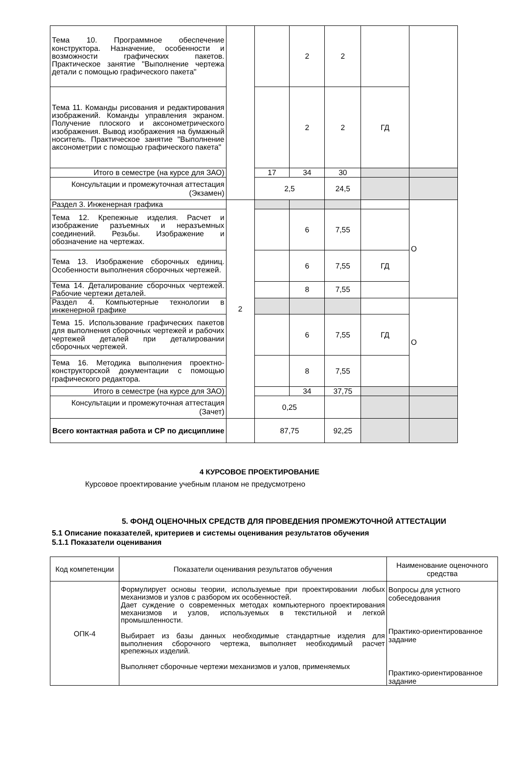| Тема 10. Программное обеспечение конструктора. Назначение, особенности и возможности графических пакетов. Практическое занятие "Выполнение чертежа детали с помощью графического пакета" | | | 2 | 2 | | |
| Тема 11. Команды рисования и редактирования изображений. Команды управления экраном. Получение плоского и аксонометрического изображения. Вывод изображения на бумажный носитель. Практическое занятие "Выполнение аксонометрии с помощью графического пакета" | | | 2 | 2 | ГД | |
| Итого в семестре (на курсе для ЗАО) | | 17 | 34 | 30 | | |
| Консультации и промежуточная аттестация (Экзамен) | | 2,5 | | 24,5 | | |
| Раздел 3. Инженерная графика | 2 | | | | | О |
| Тема 12. Крепежные изделия. Расчет и изображение разъемных и неразъемных соединений. Резьбы. Изображение и обозначение на чертежах. | | | 6 | 7,55 | | |
| Тема 13. Изображение сборочных единиц. Особенности выполнения сборочных чертежей. | | | 6 | 7,55 | ГД | |
| Тема 14. Деталирование сборочных чертежей. Рабочие чертежи деталей. | | | 8 | 7,55 | | |
| Раздел 4. Компьютерные технологии в инженерной графике | | | | | | О |
| Тема 15. Использование графических пакетов для выполнения сборочных чертежей и рабочих чертежей деталей при деталировании сборочных чертежей. | | | 6 | 7,55 | ГД | |
| Тема 16. Методика выполнения проектно-конструкторской документации с помощью графического редактора. | | | 8 | 7,55 | | |
| Итого в семестре (на курсе для ЗАО) | | | 34 | 37,75 | | |
| Консультации и промежуточная аттестация (Зачет) | | 0,25 | | | | |
| Всего контактная работа и СР по дисциплине | | 87,75 | | 92,25 | | |
4 КУРСОВОЕ ПРОЕКТИРОВАНИЕ
Курсовое проектирование учебным планом не предусмотрено
5. ФОНД ОЦЕНОЧНЫХ СРЕДСТВ ДЛЯ ПРОВЕДЕНИЯ ПРОМЕЖУТОЧНОЙ АТТЕСТАЦИИ
5.1 Описание показателей, критериев и системы оценивания результатов обучения
5.1.1 Показатели оценивания
| Код компетенции | Показатели оценивания результатов обучения | Наименование оценочного средства |
| --- | --- | --- |
| ОПК-4 | Формулирует основы теории, используемые при проектировании любых механизмов и узлов с разбором их особенностей. Дает суждение о современных методах компьютерного проектирования механизмов и узлов, используемых в текстильной и легкой промышленности. Выбирает из базы данных необходимые стандартные изделия для выполнения сборочного чертежа, выполняет необходимый расчет крепежных изделий. Выполняет сборочные чертежи механизмов и узлов, применяемых | Вопросы для устного собеседования Практико-ориентированное задание Практико-ориентированное задание |